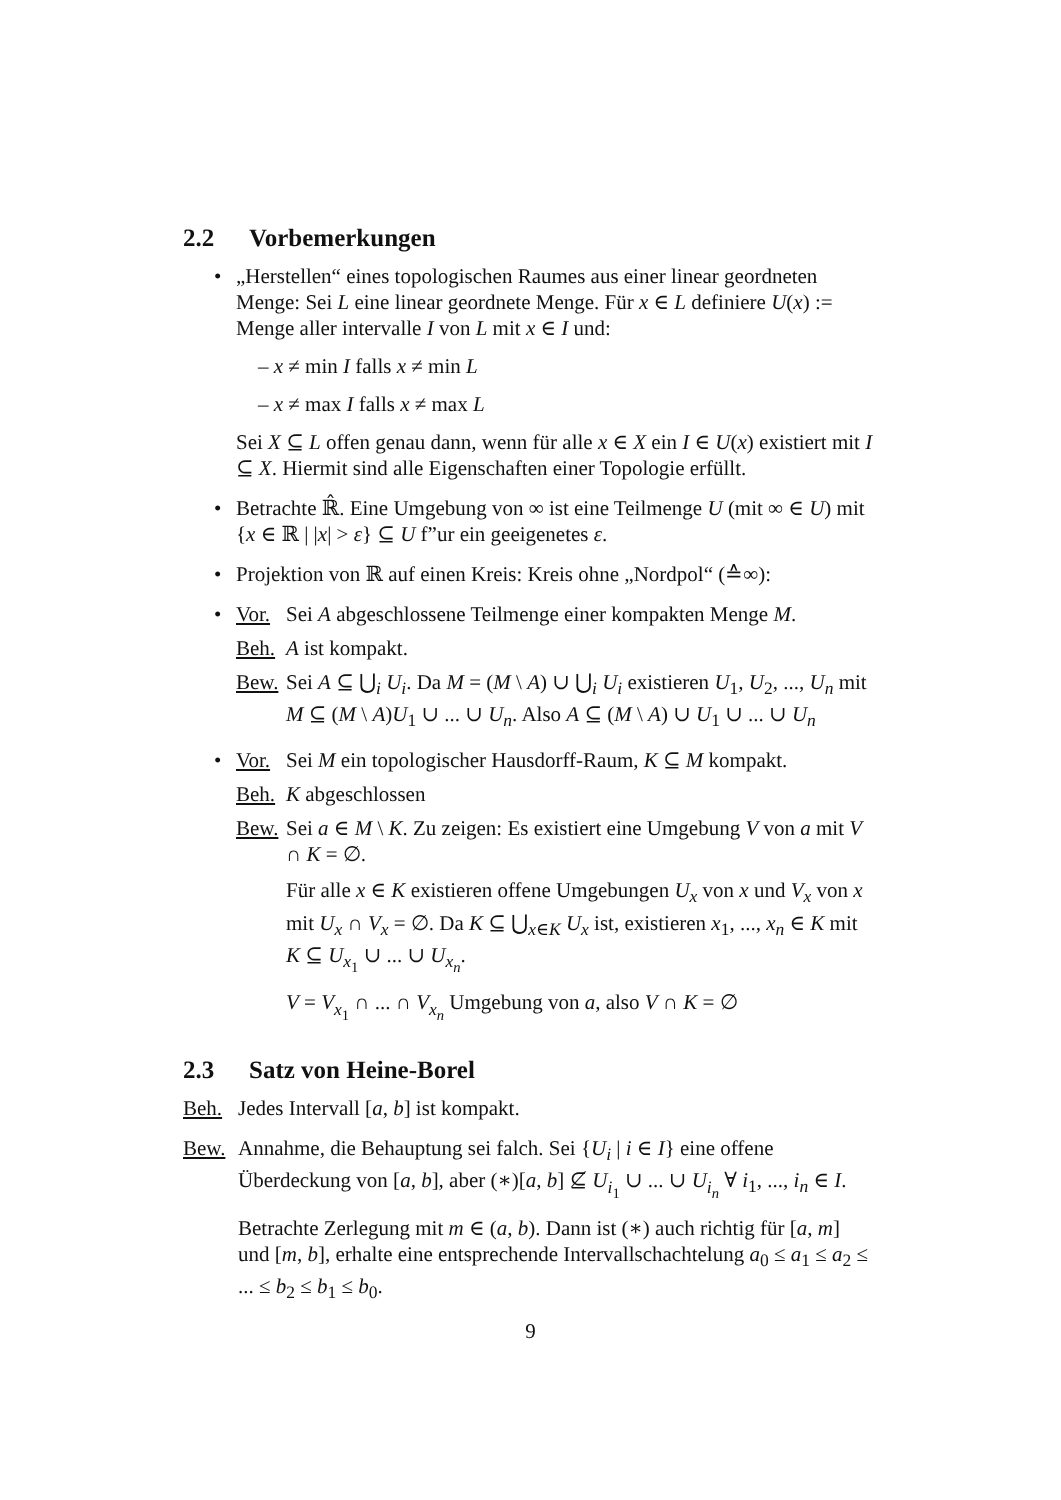2.2 Vorbemerkungen
• „Herstellen“ eines topologischen Raumes aus einer linear geordneten Menge: Sei L eine linear geordnete Menge. Für x ∈ L definiere U(x) := Menge aller intervalle I von L mit x ∈ I und:
– x ≠ min I falls x ≠ min L
– x ≠ max I falls x ≠ max L
Sei X ⊆ L offen genau dann, wenn für alle x ∈ X ein I ∈ U(x) existiert mit I ⊆ X. Hiermit sind alle Eigenschaften einer Topologie erfüllt.
• Betrachte ℝ̂. Eine Umgebung von ∞ ist eine Teilmenge U (mit ∞ ∈ U) mit {x ∈ ℝ | |x| > ε} ⊆ U f”ur ein geeigenetes ε.
• Projektion von ℝ auf einen Kreis: Kreis ohne „Nordpol“ (≙∞):
•
Vor. Sei A abgeschlossene Teilmenge einer kompakten Menge M.
Beh. A ist kompakt.
Bew. Sei A ⊆ ⋃<sub>i</sub> U<sub>i</sub>. Da M = (M \ A) ∪ ⋃<sub>i</sub> U<sub>i</sub> existieren U<sub>1</sub>, U<sub>2</sub>, ..., U<sub>n</sub> mit M ⊆ (M \ A)U<sub>1</sub> ∪ ... ∪ U<sub>n</sub>. Also A ⊆ (M \ A) ∪ U<sub>1</sub> ∪ ... ∪ U<sub>n</sub>
•
Vor. Sei M ein topologischer Hausdorff-Raum, K ⊆ M kompakt.
Beh. K abgeschlossen
Bew.
Sei a ∈ M \ K. Zu zeigen: Es existiert eine Umgebung V von a mit V ∩ K = ∅.
Für alle x ∈ K existieren offene Umgebungen U<sub>x</sub> von x und V<sub>x</sub> von x mit U<sub>x</sub> ∩ V<sub>x</sub> = ∅. Da K ⊆ ⋃<sub>x∈K</sub> U<sub>x</sub> ist, existieren x<sub>1</sub>, ..., x<sub>n</sub> ∈ K mit K ⊆ U<sub>x<sub>1</sub></sub> ∪ ... ∪ U<sub>x<sub>n</sub></sub>.
V = V<sub>x<sub>1</sub></sub> ∩ ... ∩ V<sub>x<sub>n</sub></sub> Umgebung von a, also V ∩ K = ∅
2.3 Satz von Heine-Borel
Beh. Jedes Intervall [a, b] ist kompakt.
Bew. Annahme, die Behauptung sei falch. Sei {U<sub>i</sub> | i ∈ I} eine offene Überdeckung von [a, b], aber (∗)[a, b] ⊈ U<sub>i<sub>1</sub></sub> ∪ ... ∪ U<sub>i<sub>n</sub></sub> ∀ i<sub>1</sub>, ..., i<sub>n</sub> ∈ I.
Betrachte Zerlegung mit m ∈ (a, b). Dann ist (∗) auch richtig für [a, m] und [m, b], erhalte eine entsprechende Intervallschachtelung a<sub>0</sub> ≤ a<sub>1</sub> ≤ a<sub>2</sub> ≤ ... ≤ b<sub>2</sub> ≤ b<sub>1</sub> ≤ b<sub>0</sub>.
9